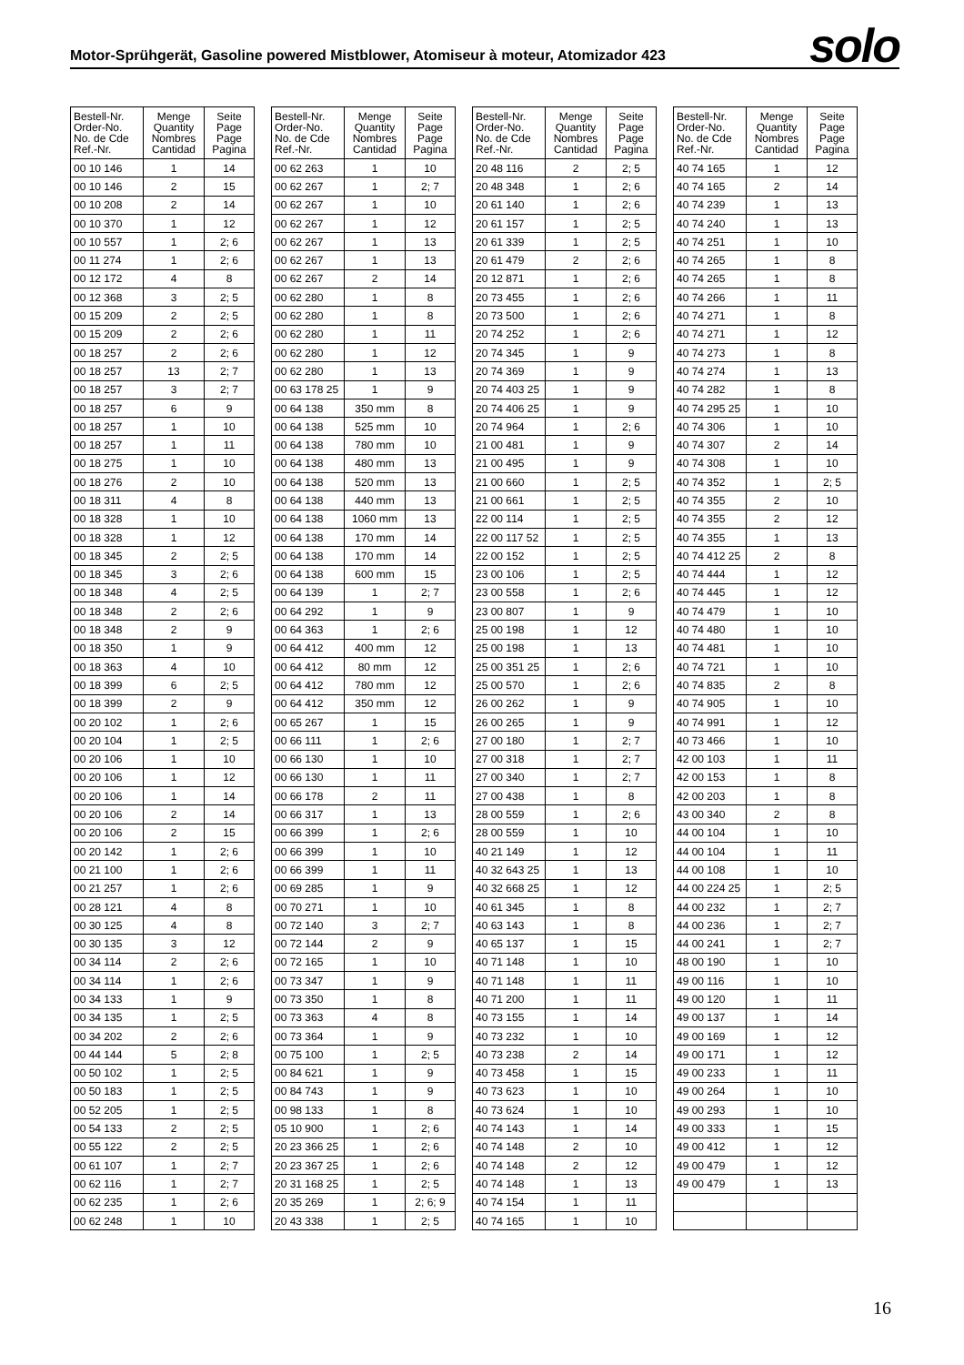Motor-Sprühgerät, Gasoline powered Mistblower, Atomiseur à moteur, Atomizador 423
solo
| Bestell-Nr. Order-No. No. de Cde Ref.-Nr. | Menge Quantity Nombres Cantidad | Seite Page Page Pagina |
| --- | --- | --- |
| 00 10 146 | 1 | 14 |
| 00 10 146 | 2 | 15 |
| 00 10 208 | 2 | 14 |
| 00 10 370 | 1 | 12 |
| 00 10 557 | 1 | 2; 6 |
| 00 11 274 | 1 | 2; 6 |
| 00 12 172 | 4 | 8 |
| 00 12 368 | 3 | 2; 5 |
| 00 15 209 | 2 | 2; 5 |
| 00 15 209 | 2 | 2; 6 |
| 00 18 257 | 2 | 2; 6 |
| 00 18 257 | 13 | 2; 7 |
| 00 18 257 | 3 | 2; 7 |
| 00 18 257 | 6 | 9 |
| 00 18 257 | 1 | 10 |
| 00 18 257 | 1 | 11 |
| 00 18 275 | 1 | 10 |
| 00 18 276 | 2 | 10 |
| 00 18 311 | 4 | 8 |
| 00 18 328 | 1 | 10 |
| 00 18 328 | 1 | 12 |
| 00 18 345 | 2 | 2; 5 |
| 00 18 345 | 3 | 2; 6 |
| 00 18 348 | 4 | 2; 5 |
| 00 18 348 | 2 | 2; 6 |
| 00 18 348 | 2 | 9 |
| 00 18 350 | 1 | 9 |
| 00 18 363 | 4 | 10 |
| 00 18 399 | 6 | 2; 5 |
| 00 18 399 | 2 | 9 |
| 00 20 102 | 1 | 2; 6 |
| 00 20 104 | 1 | 2; 5 |
| 00 20 106 | 1 | 10 |
| 00 20 106 | 1 | 12 |
| 00 20 106 | 1 | 14 |
| 00 20 106 | 2 | 14 |
| 00 20 106 | 2 | 15 |
| 00 20 142 | 1 | 2; 6 |
| 00 21 100 | 1 | 2; 6 |
| 00 21 257 | 1 | 2; 6 |
| 00 28 121 | 4 | 8 |
| 00 30 125 | 4 | 8 |
| 00 30 135 | 3 | 12 |
| 00 34 114 | 2 | 2; 6 |
| 00 34 114 | 1 | 2; 6 |
| 00 34 133 | 1 | 9 |
| 00 34 135 | 1 | 2; 5 |
| 00 34 202 | 2 | 2; 6 |
| 00 44 144 | 5 | 2; 8 |
| 00 50 102 | 1 | 2; 5 |
| 00 50 183 | 1 | 2; 5 |
| 00 52 205 | 1 | 2; 5 |
| 00 54 133 | 2 | 2; 5 |
| 00 55 122 | 2 | 2; 5 |
| 00 61 107 | 1 | 2; 7 |
| 00 62 116 | 1 | 2; 7 |
| 00 62 235 | 1 | 2; 6 |
| 00 62 248 | 1 | 10 |
| Bestell-Nr. Order-No. No. de Cde Ref.-Nr. | Menge Quantity Nombres Cantidad | Seite Page Page Pagina |
| --- | --- | --- |
| 00 62 263 | 1 | 10 |
| 00 62 267 | 1 | 2; 7 |
| 00 62 267 | 1 | 10 |
| 00 62 267 | 1 | 12 |
| 00 62 267 | 1 | 13 |
| 00 62 267 | 1 | 13 |
| 00 62 267 | 2 | 14 |
| 00 62 280 | 1 | 8 |
| 00 62 280 | 1 | 8 |
| 00 62 280 | 1 | 11 |
| 00 62 280 | 1 | 12 |
| 00 62 280 | 1 | 13 |
| 00 63 178 25 | 1 | 9 |
| 00 64 138 | 350 mm | 8 |
| 00 64 138 | 525 mm | 10 |
| 00 64 138 | 780 mm | 10 |
| 00 64 138 | 480 mm | 13 |
| 00 64 138 | 520 mm | 13 |
| 00 64 138 | 440 mm | 13 |
| 00 64 138 | 1060 mm | 13 |
| 00 64 138 | 170 mm | 14 |
| 00 64 138 | 170 mm | 14 |
| 00 64 138 | 600 mm | 15 |
| 00 64 139 | 1 | 2; 7 |
| 00 64 292 | 1 | 9 |
| 00 64 363 | 1 | 2; 6 |
| 00 64 412 | 400 mm | 12 |
| 00 64 412 | 80 mm | 12 |
| 00 64 412 | 780 mm | 12 |
| 00 64 412 | 350 mm | 12 |
| 00 65 267 | 1 | 15 |
| 00 66 111 | 1 | 2; 6 |
| 00 66 130 | 1 | 10 |
| 00 66 130 | 1 | 11 |
| 00 66 178 | 2 | 11 |
| 00 66 317 | 1 | 13 |
| 00 66 399 | 1 | 2; 6 |
| 00 66 399 | 1 | 10 |
| 00 66 399 | 1 | 11 |
| 00 69 285 | 1 | 9 |
| 00 70 271 | 1 | 10 |
| 00 72 140 | 3 | 2; 7 |
| 00 72 144 | 2 | 9 |
| 00 72 165 | 1 | 10 |
| 00 73 347 | 1 | 9 |
| 00 73 350 | 1 | 8 |
| 00 73 363 | 4 | 8 |
| 00 73 364 | 1 | 9 |
| 00 75 100 | 1 | 2; 5 |
| 00 84 621 | 1 | 9 |
| 00 84 743 | 1 | 9 |
| 00 98 133 | 1 | 8 |
| 05 10 900 | 1 | 2; 6 |
| 20 23 366 25 | 1 | 2; 6 |
| 20 23 367 25 | 1 | 2; 6 |
| 20 31 168 25 | 1 | 2; 5 |
| 20 35 269 | 1 | 2; 6; 9 |
| 20 43 338 | 1 | 2; 5 |
| Bestell-Nr. Order-No. No. de Cde Ref.-Nr. | Menge Quantity Nombres Cantidad | Seite Page Page Pagina |
| --- | --- | --- |
| 20 48 116 | 2 | 2; 5 |
| 20 48 348 | 1 | 2; 6 |
| 20 61 140 | 1 | 2; 6 |
| 20 61 157 | 1 | 2; 5 |
| 20 61 339 | 1 | 2; 5 |
| 20 61 479 | 2 | 2; 6 |
| 20 12 871 | 1 | 2; 6 |
| 20 73 455 | 1 | 2; 6 |
| 20 73 500 | 1 | 2; 6 |
| 20 74 252 | 1 | 2; 6 |
| 20 74 345 | 1 | 9 |
| 20 74 369 | 1 | 9 |
| 20 74 403 25 | 1 | 9 |
| 20 74 406 25 | 1 | 9 |
| 20 74 964 | 1 | 2; 6 |
| 21 00 481 | 1 | 9 |
| 21 00 495 | 1 | 9 |
| 21 00 660 | 1 | 2; 5 |
| 21 00 661 | 1 | 2; 5 |
| 22 00 114 | 1 | 2; 5 |
| 22 00 117 52 | 1 | 2; 5 |
| 22 00 152 | 1 | 2; 5 |
| 23 00 106 | 1 | 2; 5 |
| 23 00 558 | 1 | 2; 6 |
| 23 00 807 | 1 | 9 |
| 25 00 198 | 1 | 12 |
| 25 00 198 | 1 | 13 |
| 25 00 351 25 | 1 | 2; 6 |
| 25 00 570 | 1 | 2; 6 |
| 26 00 262 | 1 | 9 |
| 26 00 265 | 1 | 9 |
| 27 00 180 | 1 | 2; 7 |
| 27 00 318 | 1 | 2; 7 |
| 27 00 340 | 1 | 2; 7 |
| 27 00 438 | 1 | 8 |
| 28 00 559 | 1 | 2; 6 |
| 28 00 559 | 1 | 10 |
| 40 21 149 | 1 | 12 |
| 40 32 643 25 | 1 | 13 |
| 40 32 668 25 | 1 | 12 |
| 40 61 345 | 1 | 8 |
| 40 63 143 | 1 | 8 |
| 40 65 137 | 1 | 15 |
| 40 71 148 | 1 | 10 |
| 40 71 148 | 1 | 11 |
| 40 71 200 | 1 | 11 |
| 40 73 155 | 1 | 14 |
| 40 73 232 | 1 | 10 |
| 40 73 238 | 2 | 14 |
| 40 73 458 | 1 | 15 |
| 40 73 623 | 1 | 10 |
| 40 73 624 | 1 | 10 |
| 40 74 143 | 1 | 14 |
| 40 74 148 | 2 | 10 |
| 40 74 148 | 2 | 12 |
| 40 74 148 | 1 | 13 |
| 40 74 154 | 1 | 11 |
| 40 74 165 | 1 | 10 |
| Bestell-Nr. Order-No. No. de Cde Ref.-Nr. | Menge Quantity Nombres Cantidad | Seite Page Page Pagina |
| --- | --- | --- |
| 40 74 165 | 1 | 12 |
| 40 74 165 | 2 | 14 |
| 40 74 239 | 1 | 13 |
| 40 74 240 | 1 | 13 |
| 40 74 251 | 1 | 10 |
| 40 74 265 | 1 | 8 |
| 40 74 265 | 1 | 8 |
| 40 74 266 | 1 | 11 |
| 40 74 271 | 1 | 8 |
| 40 74 271 | 1 | 12 |
| 40 74 273 | 1 | 8 |
| 40 74 274 | 1 | 13 |
| 40 74 282 | 1 | 8 |
| 40 74 295 25 | 1 | 10 |
| 40 74 306 | 1 | 10 |
| 40 74 307 | 2 | 14 |
| 40 74 308 | 1 | 10 |
| 40 74 352 | 1 | 2; 5 |
| 40 74 355 | 2 | 10 |
| 40 74 355 | 2 | 12 |
| 40 74 355 | 1 | 13 |
| 40 74 412 25 | 2 | 8 |
| 40 74 444 | 1 | 12 |
| 40 74 445 | 1 | 12 |
| 40 74 479 | 1 | 10 |
| 40 74 480 | 1 | 10 |
| 40 74 481 | 1 | 10 |
| 40 74 721 | 1 | 10 |
| 40 74 835 | 2 | 8 |
| 40 74 905 | 1 | 10 |
| 40 74 991 | 1 | 12 |
| 40 73 466 | 1 | 10 |
| 42 00 103 | 1 | 11 |
| 42 00 153 | 1 | 8 |
| 42 00 203 | 1 | 8 |
| 43 00 340 | 2 | 8 |
| 44 00 104 | 1 | 10 |
| 44 00 104 | 1 | 11 |
| 44 00 108 | 1 | 10 |
| 44 00 224 25 | 1 | 2; 5 |
| 44 00 232 | 1 | 2; 7 |
| 44 00 236 | 1 | 2; 7 |
| 44 00 241 | 1 | 2; 7 |
| 48 00 190 | 1 | 10 |
| 49 00 116 | 1 | 10 |
| 49 00 120 | 1 | 11 |
| 49 00 137 | 1 | 14 |
| 49 00 169 | 1 | 12 |
| 49 00 171 | 1 | 12 |
| 49 00 233 | 1 | 11 |
| 49 00 264 | 1 | 10 |
| 49 00 293 | 1 | 10 |
| 49 00 333 | 1 | 15 |
| 49 00 412 | 1 | 12 |
| 49 00 479 | 1 | 12 |
| 49 00 479 | 1 | 13 |
16